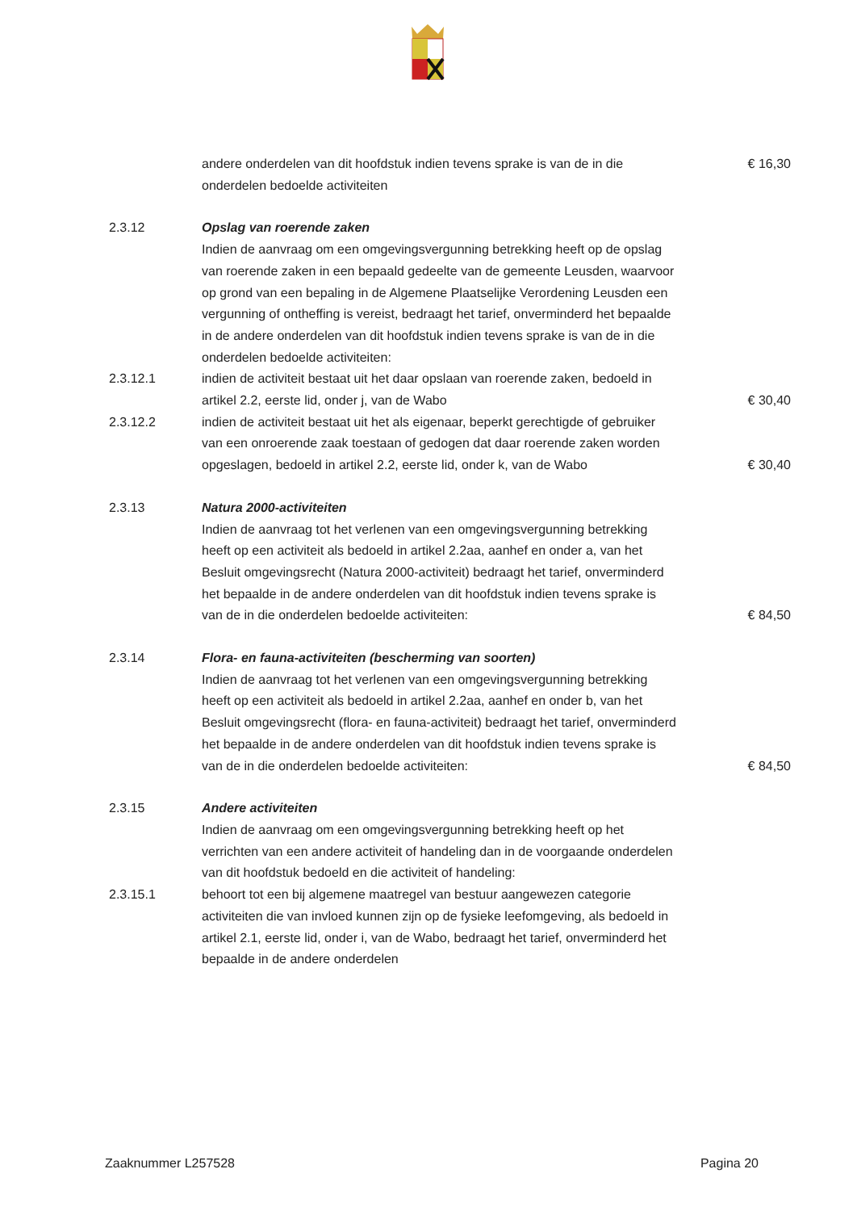andere onderdelen van dit hoofdstuk indien tevens sprake is van de in die onderdelen bedoelde activiteiten
€ 16,30
2.3.12 Opslag van roerende zaken
Indien de aanvraag om een omgevingsvergunning betrekking heeft op de opslag van roerende zaken in een bepaald gedeelte van de gemeente Leusden, waarvoor op grond van een bepaling in de Algemene Plaatselijke Verordening Leusden een vergunning of ontheffing is vereist, bedraagt het tarief, onverminderd het bepaalde in de andere onderdelen van dit hoofdstuk indien tevens sprake is van de in die onderdelen bedoelde activiteiten:
2.3.12.1 indien de activiteit bestaat uit het daar opslaan van roerende zaken, bedoeld in artikel 2.2, eerste lid, onder j, van de Wabo
€ 30,40
2.3.12.2 indien de activiteit bestaat uit het als eigenaar, beperkt gerechtigde of gebruiker van een onroerende zaak toestaan of gedogen dat daar roerende zaken worden opgeslagen, bedoeld in artikel 2.2, eerste lid, onder k, van de Wabo
€ 30,40
2.3.13 Natura 2000-activiteiten
Indien de aanvraag tot het verlenen van een omgevingsvergunning betrekking heeft op een activiteit als bedoeld in artikel 2.2aa, aanhef en onder a, van het Besluit omgevingsrecht (Natura 2000-activiteit) bedraagt het tarief, onverminderd het bepaalde in de andere onderdelen van dit hoofdstuk indien tevens sprake is van de in die onderdelen bedoelde activiteiten:
€ 84,50
2.3.14 Flora- en fauna-activiteiten (bescherming van soorten)
Indien de aanvraag tot het verlenen van een omgevingsvergunning betrekking heeft op een activiteit als bedoeld in artikel 2.2aa, aanhef en onder b, van het Besluit omgevingsrecht (flora- en fauna-activiteit) bedraagt het tarief, onverminderd het bepaalde in de andere onderdelen van dit hoofdstuk indien tevens sprake is van de in die onderdelen bedoelde activiteiten:
€ 84,50
2.3.15 Andere activiteiten
Indien de aanvraag om een omgevingsvergunning betrekking heeft op het verrichten van een andere activiteit of handeling dan in de voorgaande onderdelen van dit hoofdstuk bedoeld en die activiteit of handeling:
2.3.15.1 behoort tot een bij algemene maatregel van bestuur aangewezen categorie activiteiten die van invloed kunnen zijn op de fysieke leefomgeving, als bedoeld in artikel 2.1, eerste lid, onder i, van de Wabo, bedraagt het tarief, onverminderd het bepaalde in de andere onderdelen
Zaaknummer L257528 Pagina 20